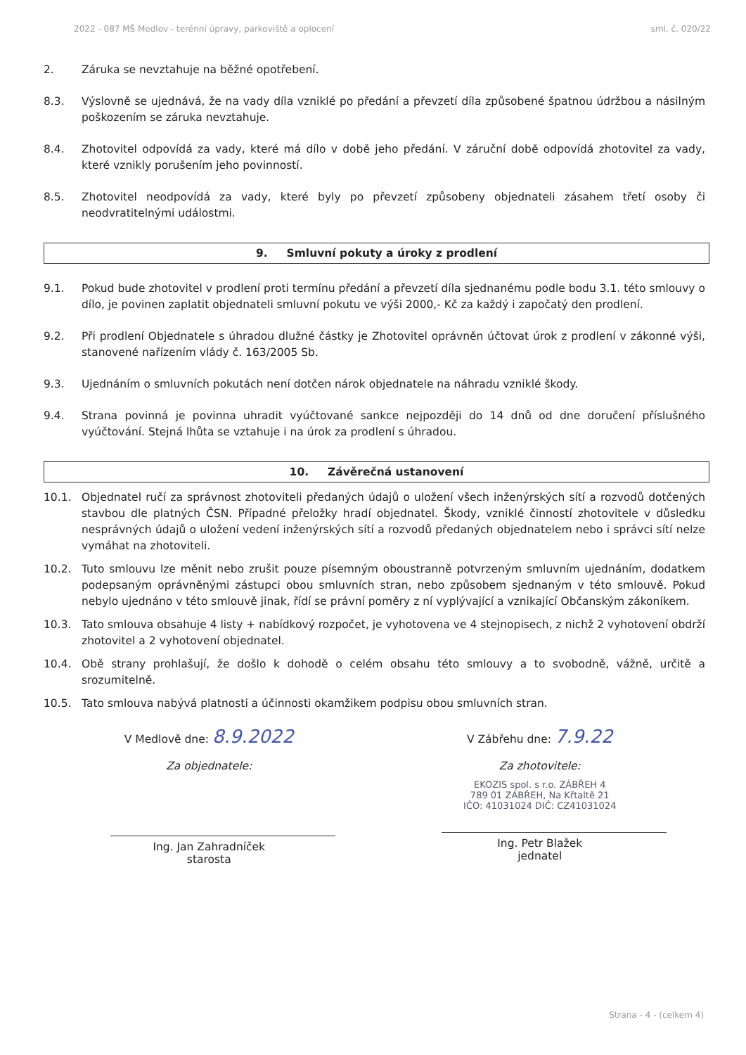2022 - 087 MŠ Medlov - terénní úpravy, parkoviště a oplocení sml. č. 020/22
2. Záruka se nevztahuje na běžné opotřebení.
8.3. Výslovně se ujednává, že na vady díla vzniklé po předání a převzetí díla způsobené špatnou údržbou a násilným poškozením se záruka nevztahuje.
8.4. Zhotovitel odpovídá za vady, které má dílo v době jeho předání. V záruční době odpovídá zhotovitel za vady, které vznikly porušením jeho povinností.
8.5. Zhotovitel neodpovídá za vady, které byly po převzetí způsobeny objednateli zásahem třetí osoby či neodvratitelnými událostmi.
9. Smluvní pokuty a úroky z prodlení
9.1. Pokud bude zhotovitel v prodlení proti termínu předání a převzetí díla sjednanému podle bodu 3.1. této smlouvy o dílo, je povinen zaplatit objednateli smluvní pokutu ve výši 2000,- Kč za každý i započatý den prodlení.
9.2. Při prodlení Objednatele s úhradou dlužné částky je Zhotovitel oprávněn účtovat úrok z prodlení v zákonné výši, stanovené nařízením vlády č. 163/2005 Sb.
9.3. Ujednáním o smluvních pokutách není dotčen nárok objednatele na náhradu vzniklé škody.
9.4. Strana povinná je povinna uhradit vyúčtované sankce nejpozději do 14 dnů od dne doručení příslušného vyúčtování. Stejná lhůta se vztahuje i na úrok za prodlení s úhradou.
10. Závěrečná ustanovení
10.1. Objednatel ručí za správnost zhotoviteli předaných údajů o uložení všech inženýrských sítí a rozvodů dotčených stavbou dle platných ČSN. Případné přeložky hradí objednatel. Škody, vzniklé činností zhotovitele v důsledku nesprávných údajů o uložení vedení inženýrských sítí a rozvodů předaných objednatelem nebo i správci sítí nelze vymáhat na zhotoviteli.
10.2. Tuto smlouvu lze měnit nebo zrušit pouze písemným oboustranně potvrzeným smluvním ujednáním, dodatkem podepsaným oprávněnými zástupci obou smluvních stran, nebo způsobem sjednaným v této smlouvě. Pokud nebylo ujednáno v této smlouvě jinak, řídí se právní poměry z ní vyplývající a vznikající Občanským zákoníkem.
10.3. Tato smlouva obsahuje 4 listy + nabídkový rozpočet, je vyhotovena ve 4 stejnopisech, z nichž 2 vyhotovení obdrží zhotovitel a 2 vyhotovení objednatel.
10.4. Obě strany prohlašují, že došlo k dohodě o celém obsahu této smlouvy a to svobodně, vážně, určitě a srozumitelně.
10.5. Tato smlouva nabývá platnosti a účinnosti okamžikem podpisu obou smluvních stran.
V Medlově dne: 8.9.2022
Za objednatele:
Ing. Jan Zahradníček
starosta
V Zábřehu dne: 7.9.22
Za zhotovitele:
EKOZIS spol. s r.o. ZÁBŘEH 4
789 01 ZÁBŘEH, Na Křtaltě 21
IČO: 41031024 DIČ: CZ41031024
Ing. Petr Blažek
jednatel
Strana - 4 - (celkem 4)